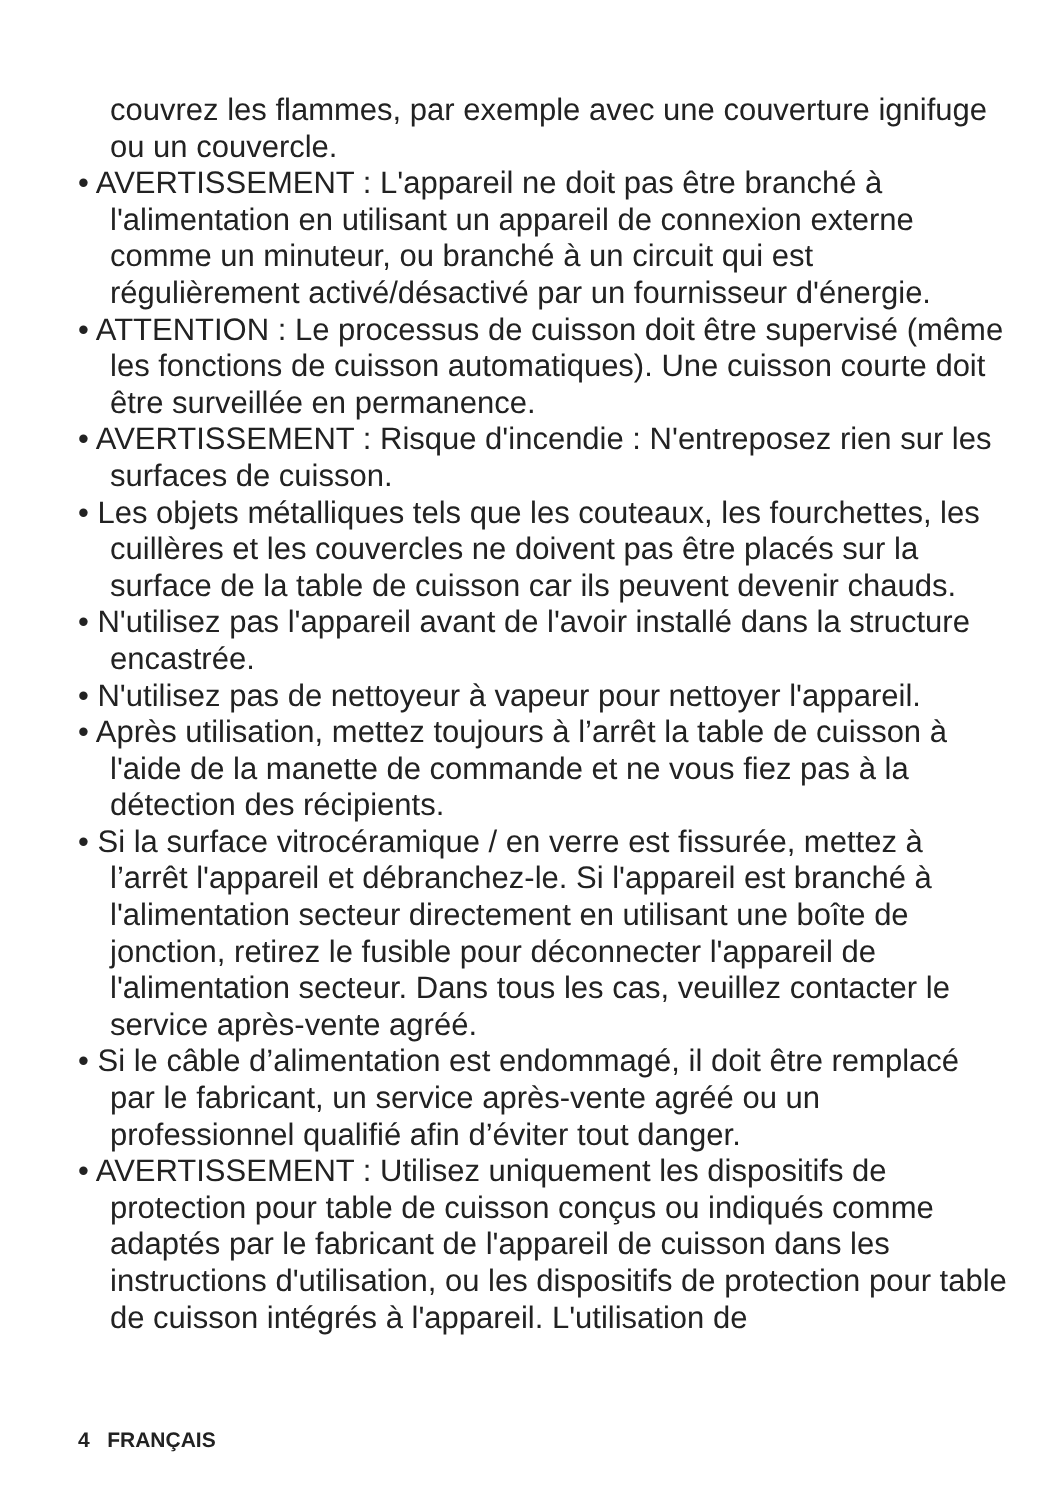couvrez les flammes, par exemple avec une couverture ignifuge ou un couvercle.
• AVERTISSEMENT : L'appareil ne doit pas être branché à l'alimentation en utilisant un appareil de connexion externe comme un minuteur, ou branché à un circuit qui est régulièrement activé/désactivé par un fournisseur d'énergie.
• ATTENTION : Le processus de cuisson doit être supervisé (même les fonctions de cuisson automatiques). Une cuisson courte doit être surveillée en permanence.
• AVERTISSEMENT : Risque d'incendie : N'entreposez rien sur les surfaces de cuisson.
• Les objets métalliques tels que les couteaux, les fourchettes, les cuillères et les couvercles ne doivent pas être placés sur la surface de la table de cuisson car ils peuvent devenir chauds.
• N'utilisez pas l'appareil avant de l'avoir installé dans la structure encastrée.
• N'utilisez pas de nettoyeur à vapeur pour nettoyer l'appareil.
• Après utilisation, mettez toujours à l’arrêt la table de cuisson à l'aide de la manette de commande et ne vous fiez pas à la détection des récipients.
• Si la surface vitrocéramique / en verre est fissurée, mettez à l’arrêt l'appareil et débranchez-le. Si l'appareil est branché à l'alimentation secteur directement en utilisant une boîte de jonction, retirez le fusible pour déconnecter l'appareil de l'alimentation secteur. Dans tous les cas, veuillez contacter le service après-vente agréé.
• Si le câble d’alimentation est endommagé, il doit être remplacé par le fabricant, un service après-vente agréé ou un professionnel qualifié afin d’éviter tout danger.
• AVERTISSEMENT : Utilisez uniquement les dispositifs de protection pour table de cuisson conçus ou indiqués comme adaptés par le fabricant de l'appareil de cuisson dans les instructions d'utilisation, ou les dispositifs de protection pour table de cuisson intégrés à l'appareil. L'utilisation de
4 FRANÇAIS